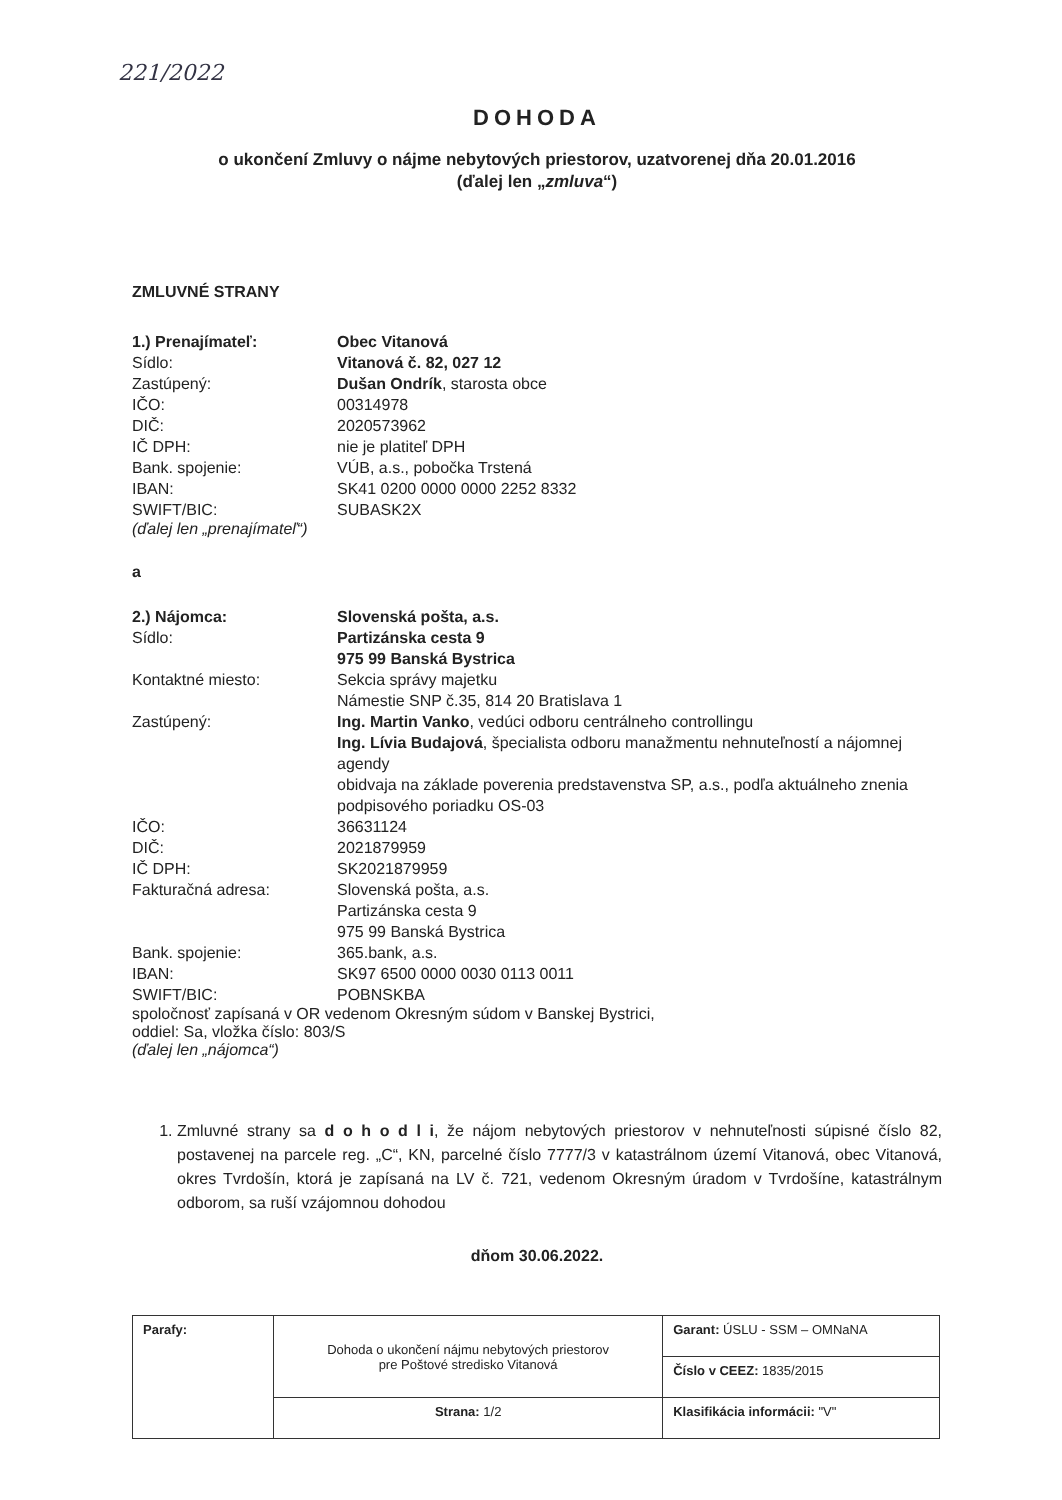221/2022
DOHODA
o ukončení Zmluvy o nájme nebytových priestorov, uzatvorenej dňa 20.01.2016
(ďalej len „zmluva“)
ZMLUVNÉ STRANY
| 1.) Prenajímateľ: | Obec Vitanová |
| Sídlo: | Vitanová č. 82, 027 12 |
| Zastúpený: | Dušan Ondrík , starosta obce |
| IČO: | 00314978 |
| DIČ: | 2020573962 |
| IČ DPH: | nie je platiteľ DPH |
| Bank. spojenie: | VÚB, a.s., pobočka Trstená |
| IBAN: | SK41 0200 0000 0000 2252 8332 |
| SWIFT/BIC: | SUBASK2X |
(ďalej len „prenajímateľ“)
a
| 2.) Nájomca: | Slovenská pošta, a.s. |
| Sídlo: | Partizánska cesta 9 975 99 Banská Bystrica |
| Kontaktné miesto: | Sekcia správy majetku Námestie SNP č.35, 814 20 Bratislava 1 |
| Zastúpený: | Ing. Martin Vanko , vedúci odboru centrálneho controllingu Ing. Lívia Budajová , špecialista odboru manažmentu nehnuteľností a nájomnej agendy obidvaja na základe poverenia predstavenstva SP, a.s., podľa aktuálneho znenia podpisového poriadku OS-03 |
| IČO: | 36631124 |
| DIČ: | 2021879959 |
| IČ DPH: | SK2021879959 |
| Fakturačná adresa: | Slovenská pošta, a.s. Partizánska cesta 9 975 99 Banská Bystrica |
| Bank. spojenie: | 365.bank, a.s. |
| IBAN: | SK97 6500 0000 0030 0113 0011 |
| SWIFT/BIC: | POBNSKBA |
spoločnosť zapísaná v OR vedenom Okresným súdom v Banskej Bystrici,
oddiel: Sa, vložka číslo: 803/S
(ďalej len „nájomca“)
1. Zmluvné strany sa d o h o d l i, že nájom nebytových priestorov v nehnuteľnosti súpisné číslo 82, postavenej na parcele reg. „C“, KN, parcelné číslo 7777/3 v katastrálnom území Vitanová, obec Vitanová, okres Tvrdošín, ktorá je zapísaná na LV č. 721, vedenom Okresným úradom v Tvrdošíne, katastrálnym odborom, sa ruší vzájomnou dohodou
dňom 30.06.2022.
| Parafy: | Dohoda o ukončení nájmu nebytových priestorov pre Poštové stredisko Vitanová | Garant: ÚSLU - SSM – OMNaNA |
| | | Číslo v CEEZ: 1835/2015 |
| | Strana: 1/2 | Klasifikácia informácii: "V" |